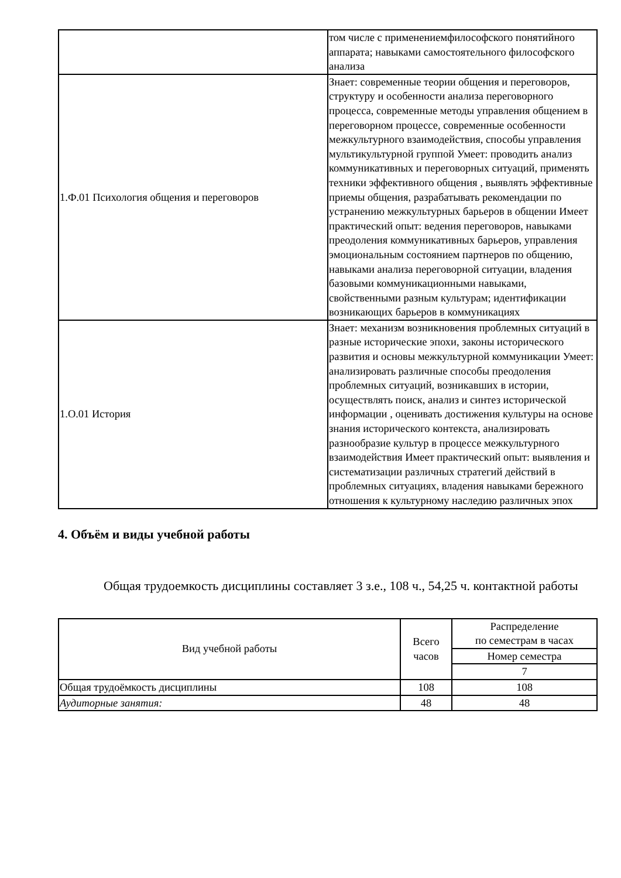| | том числе с применениемфилософского понятийного аппарата; навыками самостоятельного философского анализа |
| 1.Ф.01 Психология общения и переговоров | Знает: современные теории общения и переговоров, структуру и особенности анализа переговорного процесса, современные методы управления общением в переговорном процессе, современные особенности межкультурного взаимодействия, способы управления мультикультурной группой Умеет: проводить анализ коммуникативных и переговорных ситуаций, применять техники эффективного общения , выявлять эффективные приемы общения, разрабатывать рекомендации по устранению межкультурных барьеров в общении Имеет практический опыт: ведения переговоров, навыками преодоления коммуникативных барьеров, управления эмоциональным состоянием партнеров по общению, навыками анализа переговорной ситуации, владения базовыми коммуникационными навыками, свойственными разным культурам; идентификации возникающих барьеров в коммуникациях |
| 1.О.01 История | Знает: механизм возникновения проблемных ситуаций в разные исторические эпохи, законы исторического развития и основы межкультурной коммуникации Умеет: анализировать различные способы преодоления проблемных ситуаций, возникавших в истории, осуществлять поиск, анализ и синтез исторической информации , оценивать достижения культуры на основе знания исторического контекста, анализировать разнообразие культур в процессе межкультурного взаимодействия Имеет практический опыт: выявления и систематизации различных стратегий действий в проблемных ситуациях, владения навыками бережного отношения к культурному наследию различных эпох |
4. Объём и виды учебной работы
Общая трудоемкость дисциплины составляет 3 з.е., 108 ч., 54,25 ч. контактной работы
| Вид учебной работы | Всего часов | Распределение по семестрам в часах |
| --- | --- | --- |
| | | Номер семестра |
| | | 7 |
| Общая трудоёмкость дисциплины | 108 | 108 |
| Аудиторные занятия: | 48 | 48 |